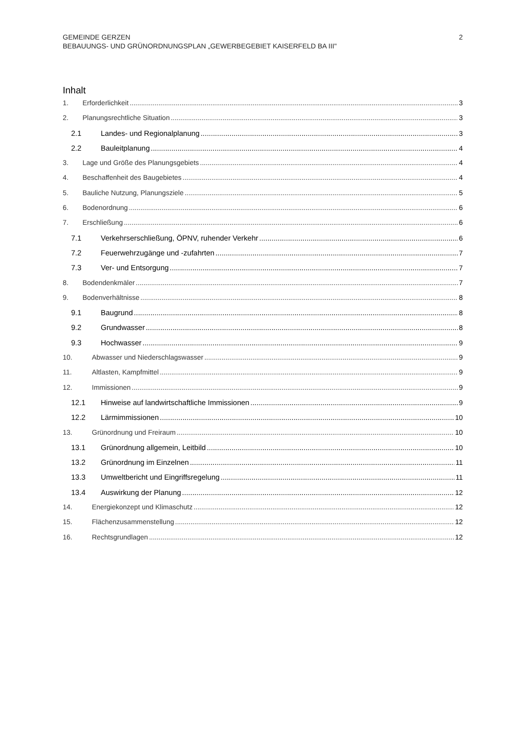2 GEMEINDE GERZEN
BEBAUUNGS- UND GRÜNORDNUNGSPLAN „GEWERBEGEBIET KAISERFELD BA III"
Inhalt
1. Erforderlichkeit 3
2. Planungsrechtliche Situation 3
2.1 Landes- und Regionalplanung 3
2.2 Bauleitplanung 4
3. Lage und Größe des Planungsgebiets 4
4. Beschaffenheit des Baugebietes 4
5. Bauliche Nutzung, Planungsziele 5
6. Bodenordnung 6
7. Erschließung 6
7.1 Verkehrserschließung, ÖPNV, ruhender Verkehr 6
7.2 Feuerwehrzugänge und -zufahrten 7
7.3 Ver- und Entsorgung 7
8. Bodendenkmäler 7
9. Bodenverhältnisse 8
9.1 Baugrund 8
9.2 Grundwasser 8
9.3 Hochwasser 9
10. Abwasser und Niederschlagswasser 9
11. Altlasten, Kampfmittel 9
12. Immissionen 9
12.1 Hinweise auf landwirtschaftliche Immissionen 9
12.2 Lärmimmissionen 10
13. Grünordnung und Freiraum 10
13.1 Grünordnung allgemein, Leitbild 10
13.2 Grünordnung im Einzelnen 11
13.3 Umweltbericht und Eingriffsregelung 11
13.4 Auswirkung der Planung 12
14. Energiekonzept und Klimaschutz 12
15. Flächenzusammenstellung 12
16. Rechtsgrundlagen 12